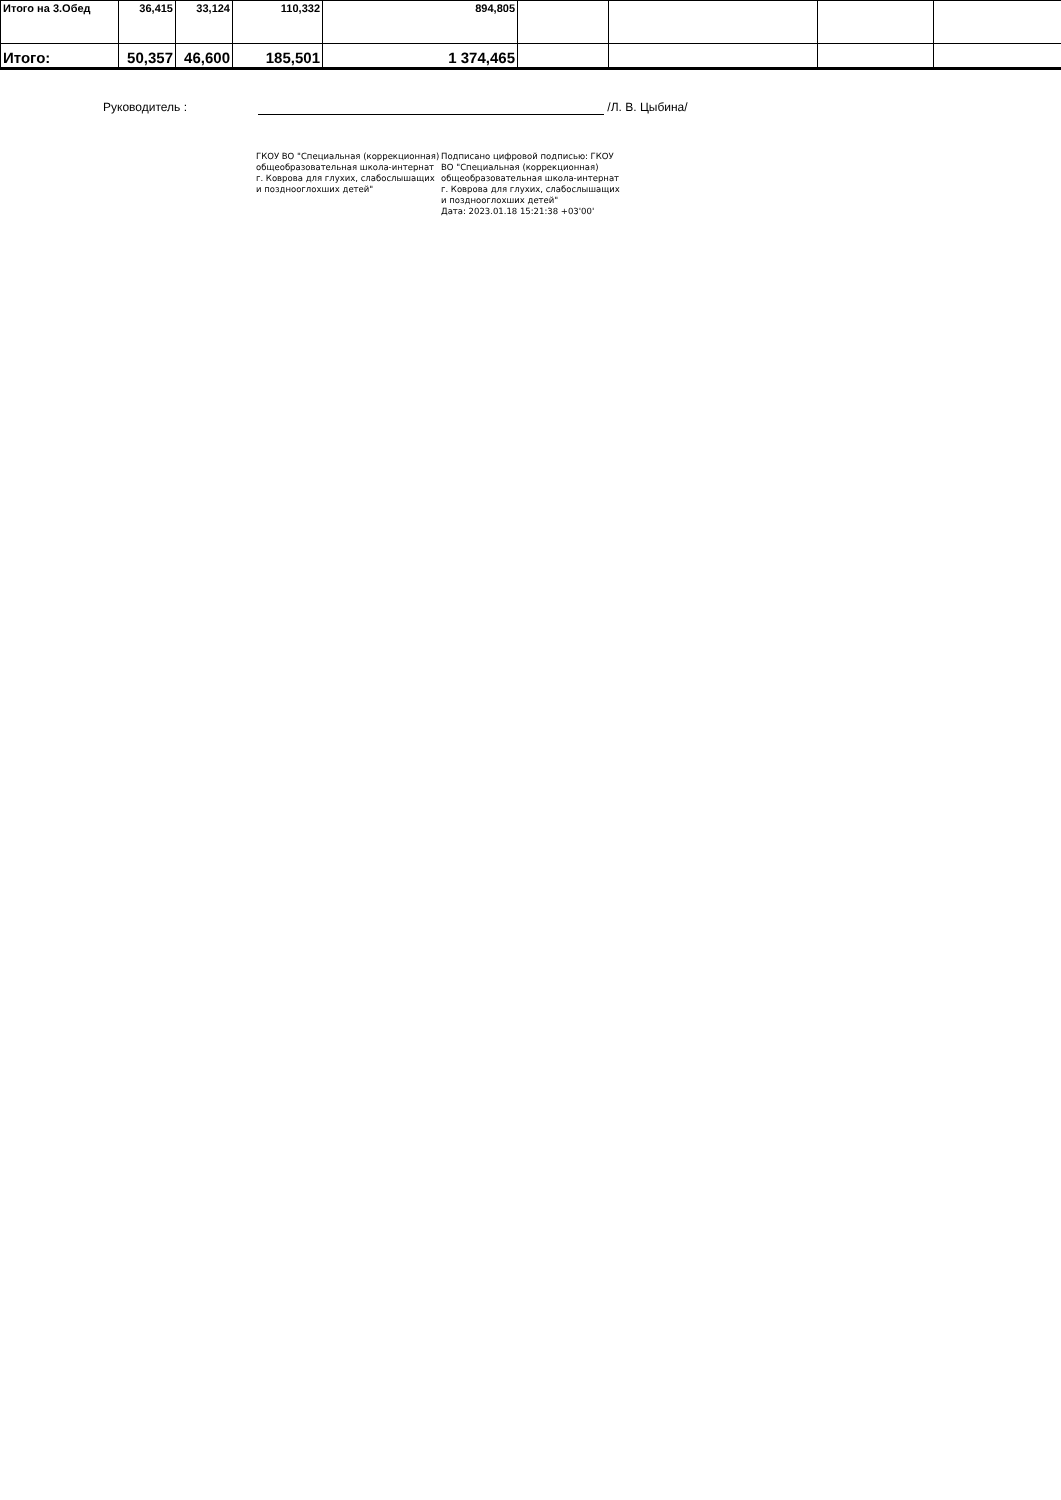| Итого на 3.Обед | 36,415 | 33,124 | 110,332 | 894,805 | | | | |
| Итого: | 50,357 | 46,600 | 185,501 | 1 374,465 | | | | |
Руководитель : /Л. В. Цыбина/
ГКОУ ВО "Специальная (коррекционная) общеобразовательная школа-интернат г. Коврова для глухих, слабослышащих и позднооглохших детей"
Подписано цифровой подписью: ГКОУ ВО "Специальная (коррекционная) общеобразовательная школа-интернат г. Коврова для глухих, слабослышащих и позднооглохших детей"
Дата: 2023.01.18 15:21:38 +03'00'